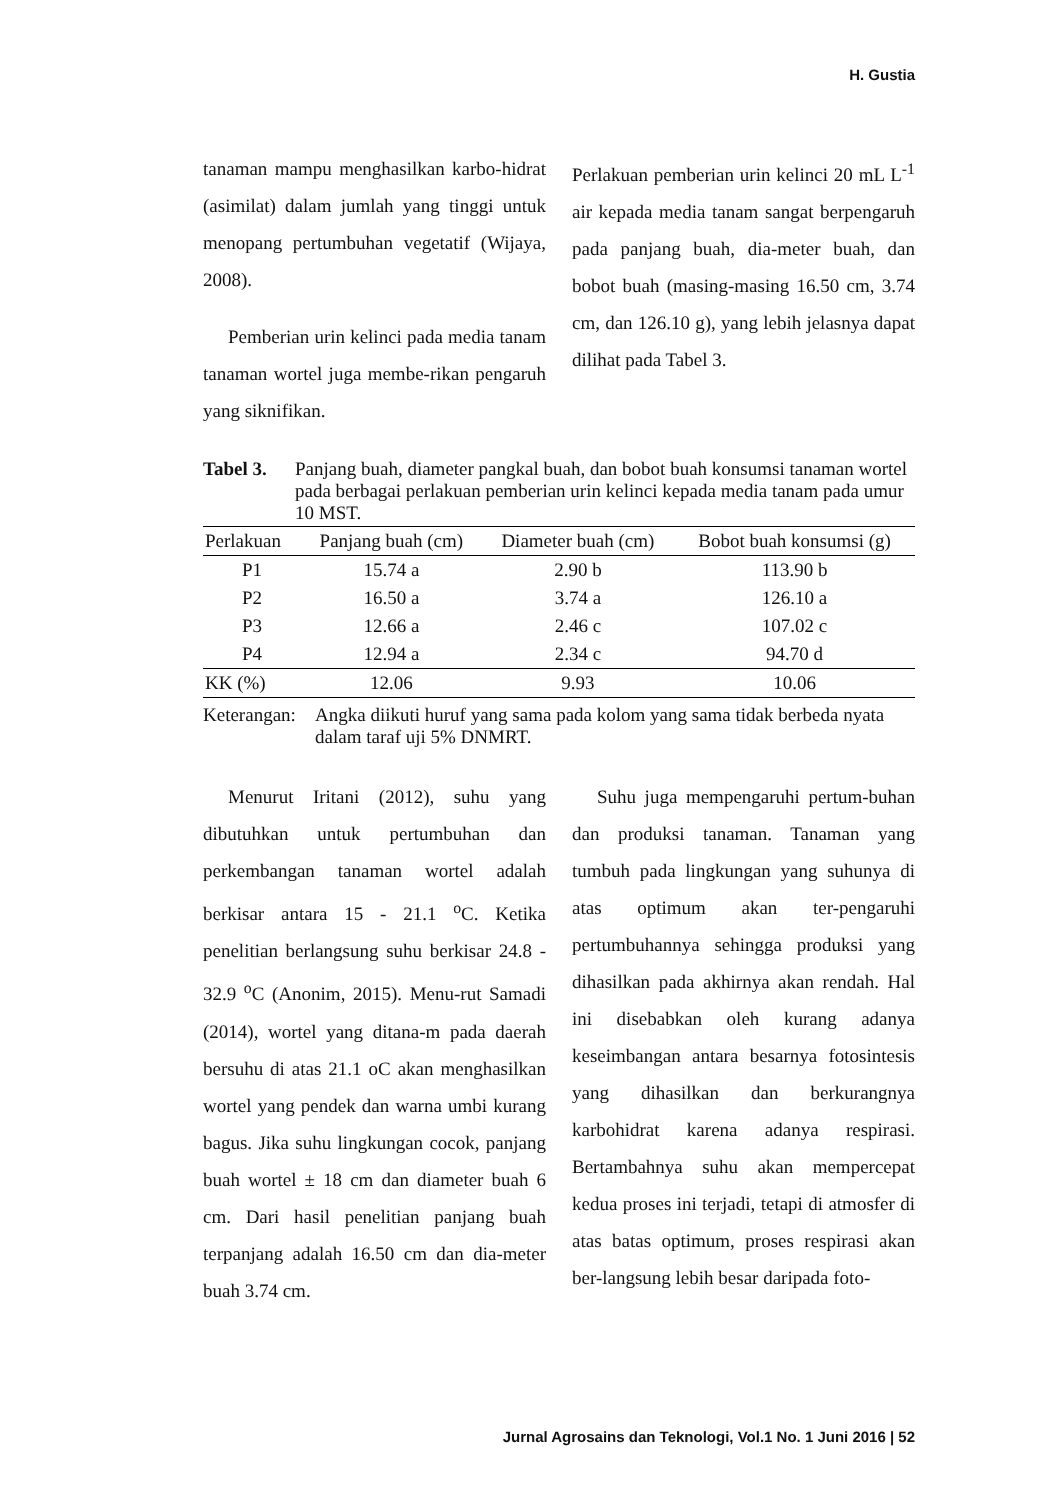H. Gustia
tanaman mampu menghasilkan karbo-hidrat (asimilat) dalam jumlah yang tinggi untuk menopang pertumbuhan vegetatif (Wijaya, 2008).
Pemberian urin kelinci pada media tanam tanaman wortel juga membe-rikan pengaruh yang siknifikan.
Perlakuan pemberian urin kelinci 20 mL L<sup>-1</sup> air kepada media tanam sangat berpengaruh pada panjang buah, dia-meter buah, dan bobot buah (masing-masing 16.50 cm, 3.74 cm, dan 126.10 g), yang lebih jelasnya dapat dilihat pada Tabel 3.
Tabel 3. Panjang buah, diameter pangkal buah, dan bobot buah konsumsi tanaman wortel pada berbagai perlakuan pemberian urin kelinci kepada media tanam pada umur 10 MST.
| Perlakuan | Panjang buah (cm) | Diameter buah (cm) | Bobot buah konsumsi (g) |
| --- | --- | --- | --- |
| P1 | 15.74 a | 2.90 b | 113.90 b |
| P2 | 16.50 a | 3.74 a | 126.10 a |
| P3 | 12.66 a | 2.46 c | 107.02 c |
| P4 | 12.94 a | 2.34 c | 94.70 d |
| KK (%) | 12.06 | 9.93 | 10.06 |
Keterangan: Angka diikuti huruf yang sama pada kolom yang sama tidak berbeda nyata dalam taraf uji 5% DNMRT.
Menurut Iritani (2012), suhu yang dibutuhkan untuk pertumbuhan dan perkembangan tanaman wortel adalah berkisar antara 15 - 21.1 <sup>o</sup>C. Ketika penelitian berlangsung suhu berkisar 24.8 - 32.9 <sup>o</sup>C (Anonim, 2015). Menu-rut Samadi (2014), wortel yang ditana-m pada daerah bersuhu di atas 21.1 oC akan menghasilkan wortel yang pendek dan warna umbi kurang bagus. Jika suhu lingkungan cocok, panjang buah wortel ± 18 cm dan diameter buah 6 cm. Dari hasil penelitian panjang buah terpanjang adalah 16.50 cm dan dia-meter buah 3.74 cm.
Suhu juga mempengaruhi pertum-buhan dan produksi tanaman. Tanaman yang tumbuh pada lingkungan yang suhunya di atas optimum akan ter-pengaruhi pertumbuhannya sehingga produksi yang dihasilkan pada akhirnya akan rendah. Hal ini disebabkan oleh kurang adanya keseimbangan antara besarnya fotosintesis yang dihasilkan dan berkurangnya karbohidrat karena adanya respirasi. Bertambahnya suhu akan mempercepat kedua proses ini terjadi, tetapi di atmosfer di atas batas optimum, proses respirasi akan ber-langsung lebih besar daripada foto-
Jurnal Agrosains dan Teknologi, Vol.1 No. 1 Juni 2016 | 52